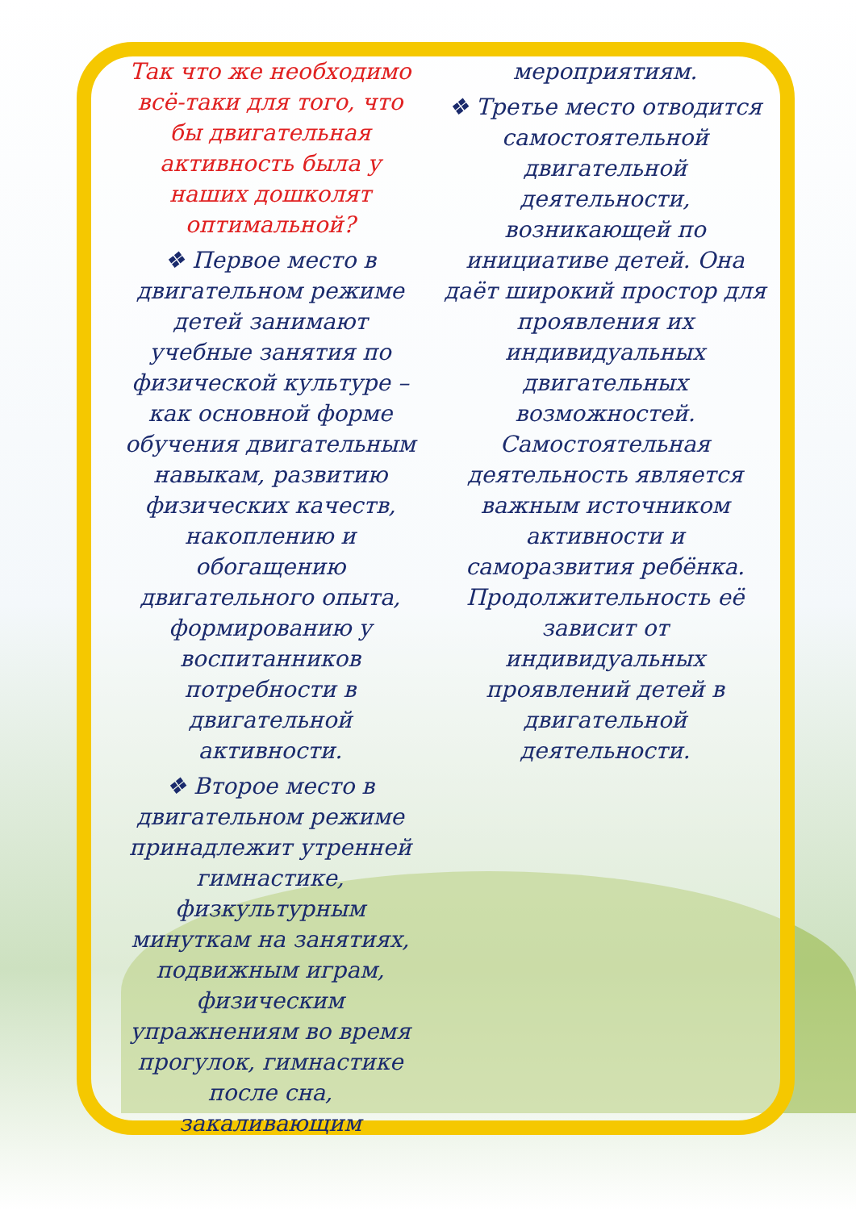Так что же необходимо всё-таки для того, что бы двигательная активность была у наших дошколят оптимальной?
❖ Первое место в двигательном режиме детей занимают учебные занятия по физической культуре – как основной форме обучения двигательным навыкам, развитию физических качеств, накоплению и обогащению двигательного опыта, формированию у воспитанников потребности в двигательной активности.
❖ Второе место в двигательном режиме принадлежит утренней гимнастике, физкультурным минуткам на занятиях, подвижным играм, физическим упражнениям во время прогулок, гимнастике после сна, закаливающим
мероприятиям.
❖ Третье место отводится самостоятельной двигательной деятельности, возникающей по инициативе детей. Она даёт широкий простор для проявления их индивидуальных двигательных возможностей. Самостоятельная деятельность является важным источником активности и саморазвития ребёнка. Продолжительность её зависит от индивидуальных проявлений детей в двигательной деятельности.